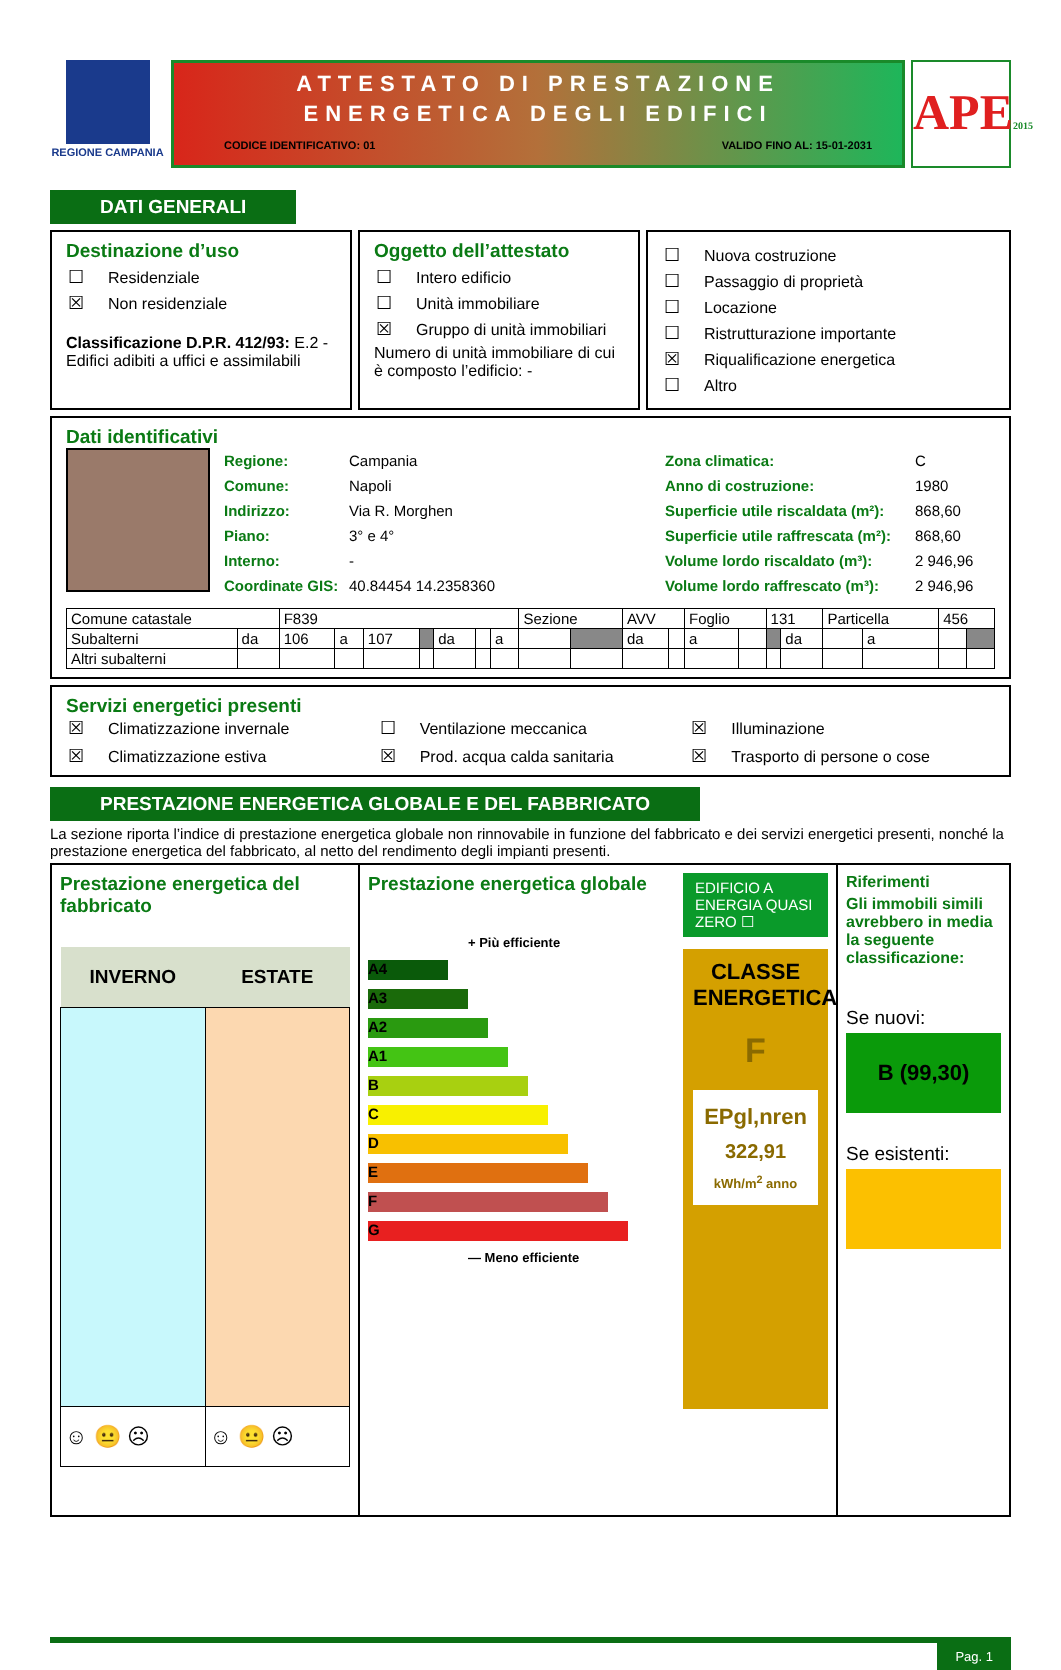REGIONE CAMPANIA
ATTESTATO DI PRESTAZIONE
ENERGETICA DEGLI EDIFICI
CODICE IDENTIFICATIVO: 01 VALIDO FINO AL: 15-01-2031
APE2015
DATI GENERALI
Destinazione d’uso
☐ Residenziale
☒ Non residenziale
Classificazione D.P.R. 412/93: E.2 - Edifici adibiti a uffici e assimilabili
Oggetto dell’attestato
☐ Intero edificio
☐ Unità immobiliare
☒ Gruppo di unità immobiliari
Numero di unità immobiliare di cui è composto l’edificio: -
☐ Nuova costruzione
☐ Passaggio di proprietà
☐ Locazione
☐ Ristrutturazione importante
☒ Riqualificazione energetica
☐ Altro
Dati identificativi
Regione: Campania
Comune: Napoli
Indirizzo: Via R. Morghen
Piano: 3° e 4°
Interno: -
Coordinate GIS: 40.84454 14.2358360
Zona climatica: C
Anno di costruzione: 1980
Superficie utile riscaldata (m²): 868,60
Superficie utile raffrescata (m²): 868,60
Volume lordo riscaldato (m³): 2 946,96
Volume lordo raffrescato (m³): 2 946,96
| Comune catastale | | F839 | | | | | | | Sezione | | AVV | | Foglio | | 131 | | Particella | | 456 | |
| Subalterni | da | 106 | a | 107 | | da | | a | | | da | | a | | | da | | a | | |
| Altri subalterni | | | | | | | | | | | | | | | | | | | | |
Servizi energetici presenti
☒ Climatizzazione invernale
☐ Ventilazione meccanica
☒ Illuminazione
☒ Climatizzazione estiva
☒ Prod. acqua calda sanitaria
☒ Trasporto di persone o cose
PRESTAZIONE ENERGETICA GLOBALE E DEL FABBRICATO
La sezione riporta l’indice di prestazione energetica globale non rinnovabile in funzione del fabbricato e dei servizi energetici presenti, nonché la prestazione energetica del fabbricato, al netto del rendimento degli impianti presenti.
Prestazione energetica del fabbricato
| INVERNO | ESTATE |
| --- | --- |
| ☺ 😐 ☹ | ☺ 😐 ☹ |
Prestazione energetica globale
+ Più efficiente
A4
A3
A2
A1
B
C
D
E
F
G
— Meno efficiente
EDIFICIO A ENERGIA QUASI ZERO ☐
CLASSE ENERGETICA
F
EPgl,nren
322,91
kWh/m<sup>2</sup> anno
Riferimenti
Gli immobili simili avrebbero in media la seguente classificazione:
Se nuovi:
B (99,30)
Se esistenti:
Pag. 1